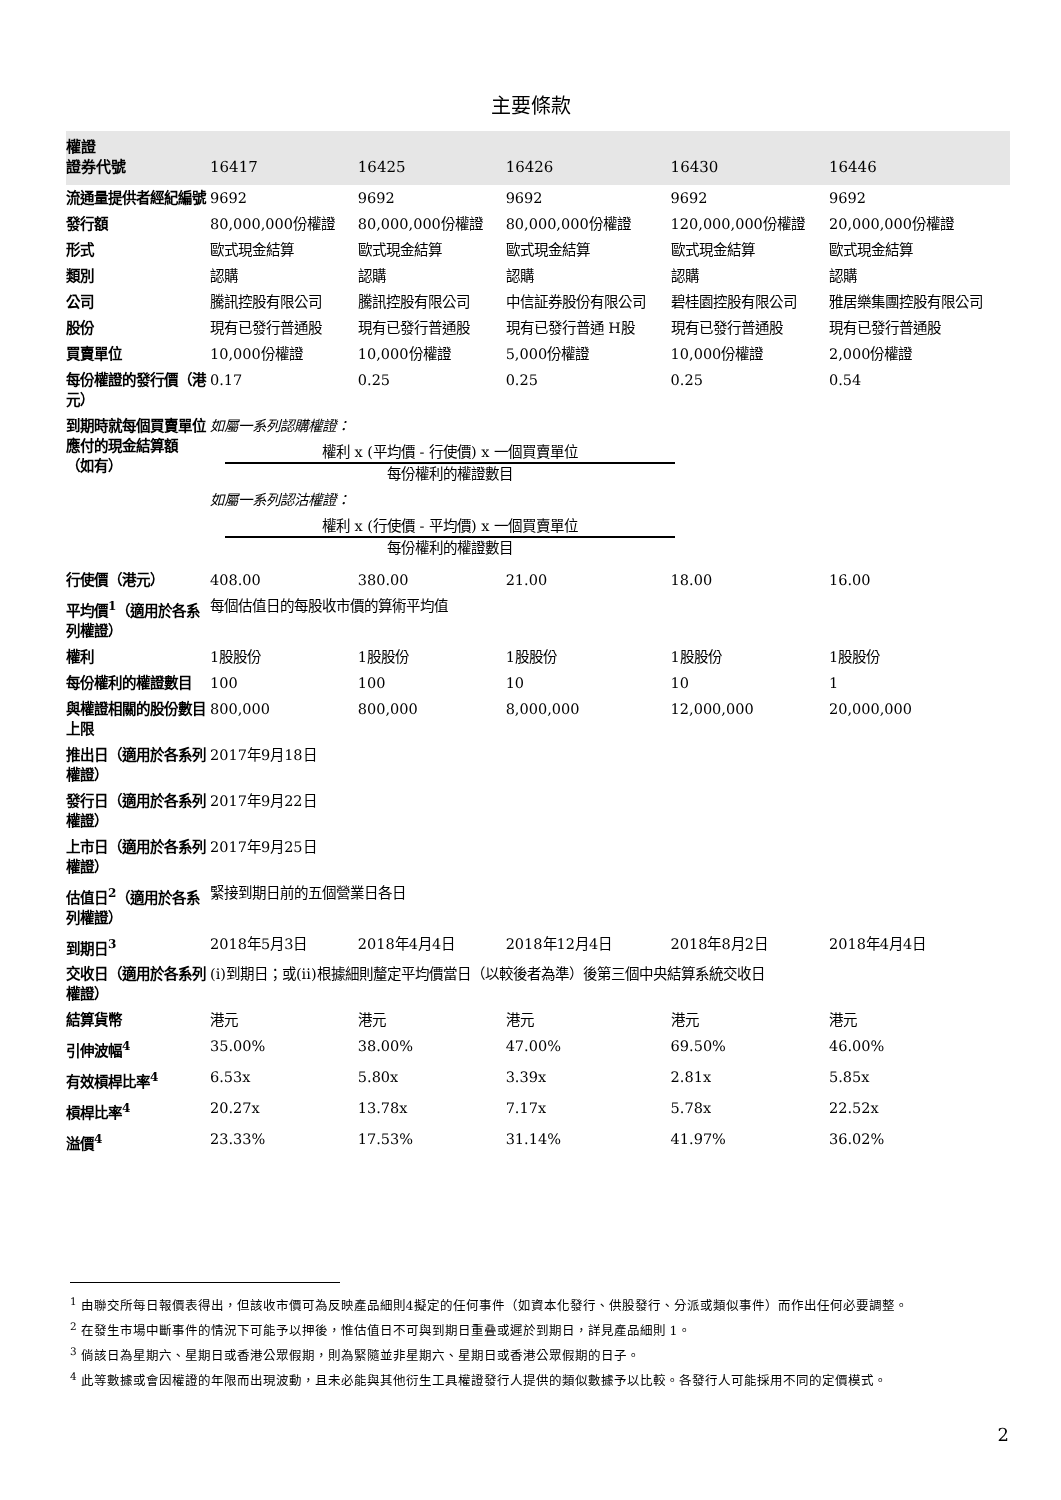主要條款
| 權證 證券代號 | 16417 | 16425 | 16426 | 16430 | 16446 |
| 流通量提供者經紀編號 | 9692 | 9692 | 9692 | 9692 | 9692 |
| 發行額 | 80,000,000份權證 | 80,000,000份權證 | 80,000,000份權證 | 120,000,000份權證 | 20,000,000份權證 |
| 形式 | 歐式現金結算 | 歐式現金結算 | 歐式現金結算 | 歐式現金結算 | 歐式現金結算 |
| 類別 | 認購 | 認購 | 認購 | 認購 | 認購 |
| 公司 | 騰訊控股有限公司 | 騰訊控股有限公司 | 中信証券股份有限公司 | 碧桂園控股有限公司 | 雅居樂集團控股有限公司 |
| 股份 | 現有已發行普通股 | 現有已發行普通股 | 現有已發行普通 H股 | 現有已發行普通股 | 現有已發行普通股 |
| 買賣單位 | 10,000份權證 | 10,000份權證 | 5,000份權證 | 10,000份權證 | 2,000份權證 |
| 每份權證的發行價（港元） | 0.17 | 0.25 | 0.25 | 0.25 | 0.54 |
| 到期時就每個買賣單位應付的現金結算額 （如有） | 如屬一系列認購權證： 權利 x (平均價 - 行使價) x 一個買賣單位 每份權利的權證數目 如屬一系列認沽權證： 權利 x (行使價 - 平均價) x 一個買賣單位 每份權利的權證數目 | | | | |
| 行使價（港元） | 408.00 | 380.00 | 21.00 | 18.00 | 16.00 |
| 平均價<sup>1</sup>（適用於各系列權證） | 每個估值日的每股收市價的算術平均值 | | | | |
| 權利 | 1股股份 | 1股股份 | 1股股份 | 1股股份 | 1股股份 |
| 每份權利的權證數目 | 100 | 100 | 10 | 10 | 1 |
| 與權證相關的股份數目上限 | 800,000 | 800,000 | 8,000,000 | 12,000,000 | 20,000,000 |
| 推出日（適用於各系列權證） | 2017年9月18日 | | | | |
| 發行日（適用於各系列權證） | 2017年9月22日 | | | | |
| 上市日（適用於各系列權證） | 2017年9月25日 | | | | |
| 估值日<sup>2</sup>（適用於各系列權證） | 緊接到期日前的五個營業日各日 | | | | |
| 到期日<sup>3</sup> | 2018年5月3日 | 2018年4月4日 | 2018年12月4日 | 2018年8月2日 | 2018年4月4日 |
| 交收日（適用於各系列權證） | (i)到期日；或(ii)根據細則釐定平均價當日（以較後者為準）後第三個中央結算系統交收日 | | | | |
| 結算貨幣 | 港元 | 港元 | 港元 | 港元 | 港元 |
| 引伸波幅<sup>4</sup> | 35.00% | 38.00% | 47.00% | 69.50% | 46.00% |
| 有效槓桿比率<sup>4</sup> | 6.53x | 5.80x | 3.39x | 2.81x | 5.85x |
| 槓桿比率<sup>4</sup> | 20.27x | 13.78x | 7.17x | 5.78x | 22.52x |
| 溢價<sup>4</sup> | 23.33% | 17.53% | 31.14% | 41.97% | 36.02% |
<sup>1</sup> 由聯交所每日報價表得出，但該收市價可為反映產品細則4擬定的任何事件（如資本化發行、供股發行、分派或類似事件）而作出任何必要調整。
<sup>2</sup> 在發生市場中斷事件的情況下可能予以押後，惟估值日不可與到期日重叠或遲於到期日，詳見產品細則 1。
<sup>3</sup> 倘該日為星期六、星期日或香港公眾假期，則為緊隨並非星期六、星期日或香港公眾假期的日子。
<sup>4</sup> 此等數據或會因權證的年限而出現波動，且未必能與其他衍生工具權證發行人提供的類似數據予以比較。各發行人可能採用不同的定價模式。
2